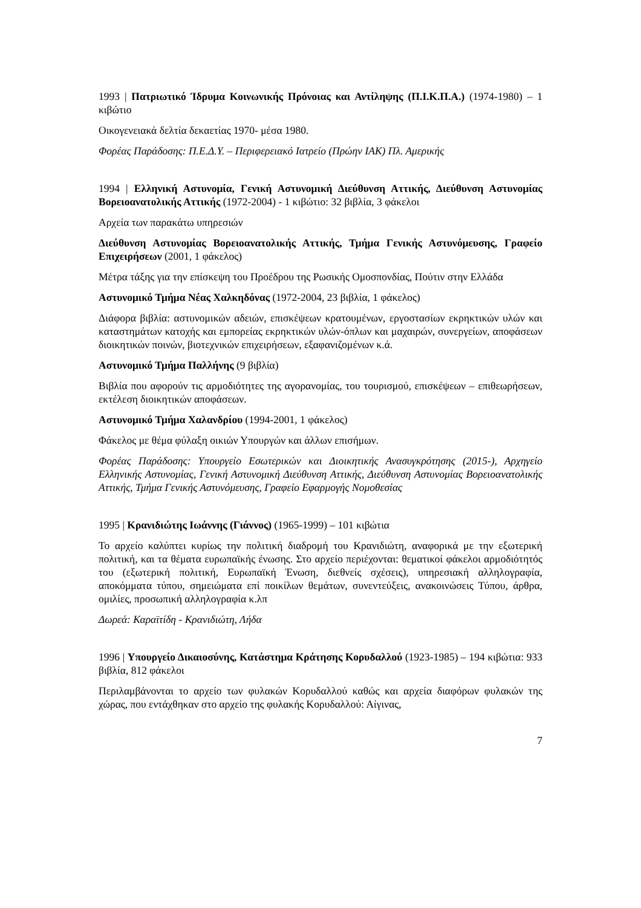1993 | Πατριωτικό Ίδρυμα Κοινωνικής Πρόνοιας και Αντίληψης (Π.Ι.Κ.Π.Α.) (1974-1980) – 1 κιβώτιο
Οικογενειακά δελτία δεκαετίας 1970- μέσα 1980.
Φορέας Παράδοσης: Π.Ε.Δ.Υ. – Περιφερειακό Ιατρείο (Πρώην ΙΑΚ) Πλ. Αμερικής
1994 | Ελληνική Αστυνομία, Γενική Αστυνομική Διεύθυνση Αττικής, Διεύθυνση Αστυνομίας Βορειοανατολικής Αττικής (1972-2004) - 1 κιβώτιο: 32 βιβλία, 3 φάκελοι
Αρχεία των παρακάτω υπηρεσιών
Διεύθυνση Αστυνομίας Βορειοανατολικής Αττικής, Τμήμα Γενικής Αστυνόμευσης, Γραφείο Επιχειρήσεων (2001, 1 φάκελος)
Μέτρα τάξης για την επίσκεψη του Προέδρου της Ρωσικής Ομοσπονδίας, Πούτιν στην Ελλάδα
Αστυνομικό Τμήμα Νέας Χαλκηδόνας (1972-2004, 23 βιβλία, 1 φάκελος)
Διάφορα βιβλία: αστυνομικών αδειών, επισκέψεων κρατουμένων, εργοστασίων εκρηκτικών υλών και καταστημάτων κατοχής και εμπορείας εκρηκτικών υλών-όπλων και μαχαιρών, συνεργείων, αποφάσεων διοικητικών ποινών, βιοτεχνικών επιχειρήσεων, εξαφανιζομένων κ.ά.
Αστυνομικό Τμήμα Παλλήνης (9 βιβλία)
Βιβλία που αφορούν τις αρμοδιότητες της αγορανομίας, του τουρισμού, επισκέψεων – επιθεωρήσεων, εκτέλεση διοικητικών αποφάσεων.
Αστυνομικό Τμήμα Χαλανδρίου (1994-2001, 1 φάκελος)
Φάκελος με θέμα φύλαξη οικιών Υπουργών και άλλων επισήμων.
Φορέας Παράδοσης: Υπουργείο Εσωτερικών και Διοικητικής Ανασυγκρότησης (2015-), Αρχηγείο Ελληνικής Αστυνομίας, Γενική Αστυνομική Διεύθυνση Αττικής, Διεύθυνση Αστυνομίας Βορειοανατολικής Αττικής, Τμήμα Γενικής Αστυνόμευσης, Γραφείο Εφαρμογής Νομοθεσίας
1995 | Κρανιδιώτης Ιωάννης (Γιάννος) (1965-1999) – 101 κιβώτια
Το αρχείο καλύπτει κυρίως την πολιτική διαδρομή του Κρανιδιώτη, αναφορικά με την εξωτερική πολιτική, και τα θέματα ευρωπαϊκής ένωσης. Στο αρχείο περιέχονται: θεματικοί φάκελοι αρμοδιότητός του (εξωτερική πολιτική, Ευρωπαϊκή Ένωση, διεθνείς σχέσεις), υπηρεσιακή αλληλογραφία, αποκόμματα τύπου, σημειώματα επί ποικίλων θεμάτων, συνεντεύξεις, ανακοινώσεις Τύπου, άρθρα, ομιλίες, προσωπική αλληλογραφία κ.λπ
Δωρεά: Καραϊτίδη - Κρανιδιώτη, Λήδα
1996 | Υπουργείο Δικαιοσύνης, Κατάστημα Κράτησης Κορυδαλλού (1923-1985) – 194 κιβώτια: 933 βιβλία, 812 φάκελοι
Περιλαμβάνονται το αρχείο των φυλακών Κορυδαλλού καθώς και αρχεία διαφόρων φυλακών της χώρας, που εντάχθηκαν στο αρχείο της φυλακής Κορυδαλλού: Αίγινας,
7